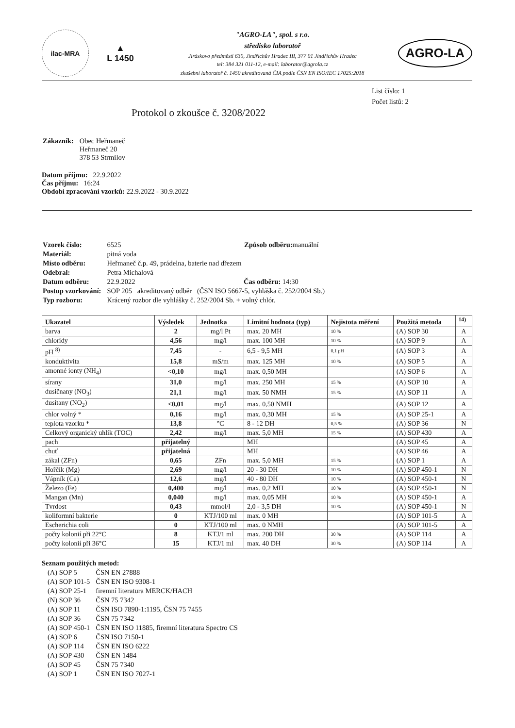ilac-MRA
▲
L 1450
"AGRO-LA", spol. s r.o.
středisko laboratoř
Jiráskovo předměstí 630, Jindřichův Hradec III, 377 01 Jindřichův Hradec
tel: 384 321 011-12, e-mail: laborator@agrola.cz
zkušební laboratoř č. 1450 akreditovaná ČIA podle ČSN EN ISO/IEC 17025:2018
AGRO-LA
List číslo: 1
Počet listů: 2
Protokol o zkoušce č. 3208/2022
| Zákazník: | Obec Heřmaneč Heřmaneč 20 378 53 Strmilov |
Datum příjmu: 22.9.2022
Čas příjmu: 16:24
Období zpracování vzorků: 22.9.2022 - 30.9.2022
| Vzorek číslo: | 6525 Způsob odběru: manuální |
| Materiál: | pitná voda |
| Místo odběru: | Heřmaneč č.p. 49, prádelna, baterie nad dřezem |
| Odebral: | Petra Michalová |
| Datum odběru: | 22.9.2022 Čas odběru: 14:30 |
| Postup vzorkování: | SOP 205 akreditovaný odběr (ČSN ISO 5667-5, vyhláška č. 252/2004 Sb.) |
| Typ rozboru: | Krácený rozbor dle vyhlášky č. 252/2004 Sb. + volný chlór. |
| Ukazatel | Výsledek | Jednotka | Limitní hodnota (typ) | Nejistota měření | Použitá metoda | <sup>14)</sup> |
| --- | --- | --- | --- | --- | --- | --- |
| barva | 2 | mg/l Pt | max. 20 MH | 10 % | (A) SOP 30 | A |
| chloridy | 4,56 | mg/l | max. 100 MH | 10 % | (A) SOP 9 | A |
| pH <sup>8)</sup> | 7,45 | - | 6,5 - 9,5 MH | 0,1 pH | (A) SOP 3 | A |
| konduktivita | 15,8 | mS/m | max. 125 MH | 10 % | (A) SOP 5 | A |
| amonné ionty (NH<sub>4</sub>) | <0,10 | mg/l | max. 0,50 MH | | (A) SOP 6 | A |
| sírany | 31,0 | mg/l | max. 250 MH | 15 % | (A) SOP 10 | A |
| dusičnany (NO<sub>3</sub>) | 21,1 | mg/l | max. 50 NMH | 15 % | (A) SOP 11 | A |
| dusitany (NO<sub>2</sub>) | <0,01 | mg/l | max. 0,50 NMH | | (A) SOP 12 | A |
| chlor volný * | 0,16 | mg/l | max. 0,30 MH | 15 % | (A) SOP 25-1 | A |
| teplota vzorku * | 13,8 | °C | 8 - 12 DH | 0,5 % | (A) SOP 36 | N |
| Celkový organický uhlík (TOC) | 2,42 | mg/l | max. 5,0 MH | 15 % | (A) SOP 430 | A |
| pach | přijatelný | | MH | | (A) SOP 45 | A |
| chuť | přijatelná | | MH | | (A) SOP 46 | A |
| zákal (ZFn) | 0,65 | ZFn | max. 5,0 MH | 15 % | (A) SOP 1 | A |
| Hořčík (Mg) | 2,69 | mg/l | 20 - 30 DH | 10 % | (A) SOP 450-1 | N |
| Vápník (Ca) | 12,6 | mg/l | 40 - 80 DH | 10 % | (A) SOP 450-1 | N |
| Železo (Fe) | 0,400 | mg/l | max. 0,2 MH | 10 % | (A) SOP 450-1 | N |
| Mangan (Mn) | 0,040 | mg/l | max. 0,05 MH | 10 % | (A) SOP 450-1 | A |
| Tvrdost | 0,43 | mmol/l | 2,0 - 3,5 DH | 10 % | (A) SOP 450-1 | N |
| koliformní bakterie | 0 | KTJ/100 ml | max. 0 MH | | (A) SOP 101-5 | A |
| Escherichia coli | 0 | KTJ/100 ml | max. 0 NMH | | (A) SOP 101-5 | A |
| počty kolonií při 22°C | 8 | KTJ/1 ml | max. 200 DH | 30 % | (A) SOP 114 | A |
| počty kolonií při 36°C | 15 | KTJ/1 ml | max. 40 DH | 30 % | (A) SOP 114 | A |
Seznam použitých metod:
| (A) SOP 5 | ČSN EN 27888 |
| (A) SOP 101-5 | ČSN EN ISO 9308-1 |
| (A) SOP 25-1 | firemní literatura MERCK/HACH |
| (N) SOP 36 | ČSN 75 7342 |
| (A) SOP 11 | ČSN ISO 7890-1:1195, ČSN 75 7455 |
| (A) SOP 36 | ČSN 75 7342 |
| (A) SOP 450-1 | ČSN EN ISO 11885, firemní literatura Spectro CS |
| (A) SOP 6 | ČSN ISO 7150-1 |
| (A) SOP 114 | ČSN EN ISO 6222 |
| (A) SOP 430 | ČSN EN 1484 |
| (A) SOP 45 | ČSN 75 7340 |
| (A) SOP 1 | ČSN EN ISO 7027-1 |